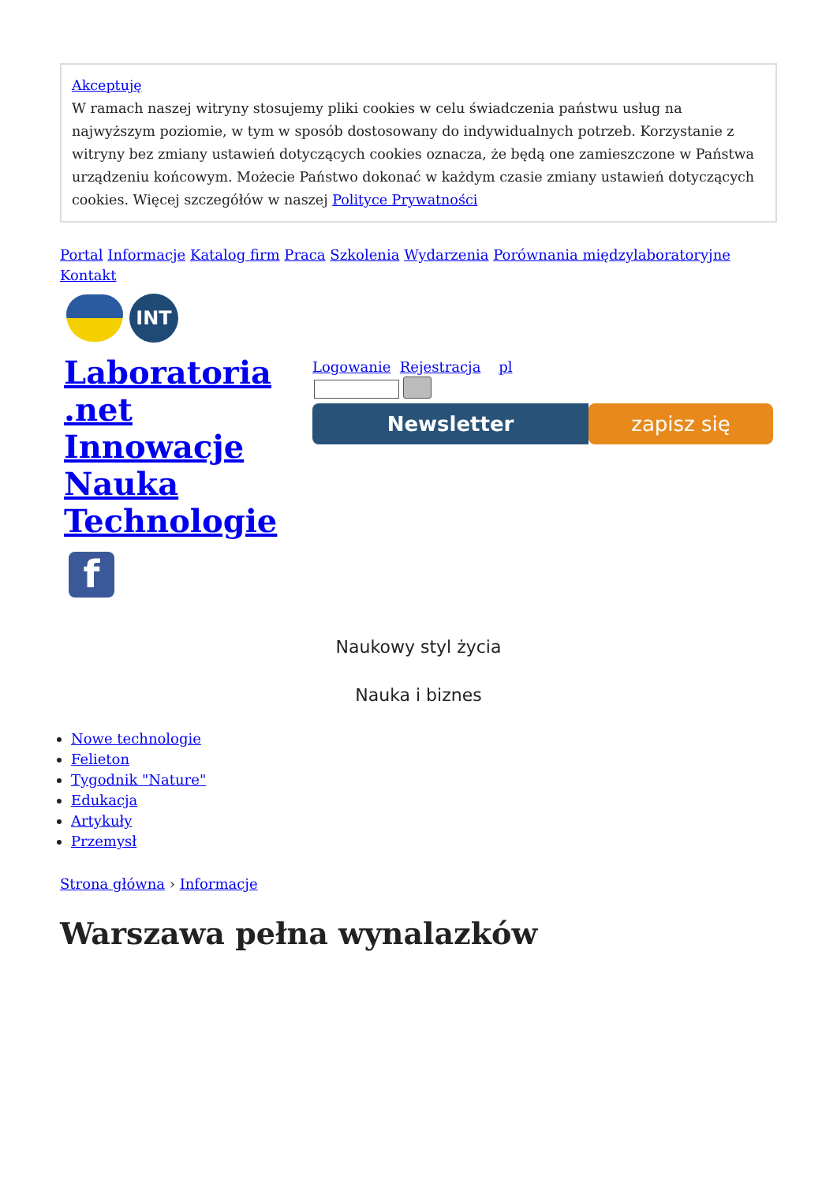Akceptuję
W ramach naszej witryny stosujemy pliki cookies w celu świadczenia państwu usług na najwyższym poziomie, w tym w sposób dostosowany do indywidualnych potrzeb. Korzystanie z witryny bez zmiany ustawień dotyczących cookies oznacza, że będą one zamieszczone w Państwa urządzeniu końcowym. Możecie Państwo dokonać w każdym czasie zmiany ustawień dotyczących cookies. Więcej szczegółów w naszej Polityce Prywatności
Portal Informacje Katalog firm Praca Szkolenia Wydarzenia Porównania międzylaboratoryjne Kontakt
INT
Laboratoria .net Innowacje Nauka Technologie
f
Logowanie Rejestracja pl
Newsletter zapisz się
Naukowy styl życia
Nauka i biznes
Nowe technologie
Felieton
Tygodnik "Nature"
Edukacja
Artykuły
Przemysł
Strona główna › Informacje
Warszawa pełna wynalazków